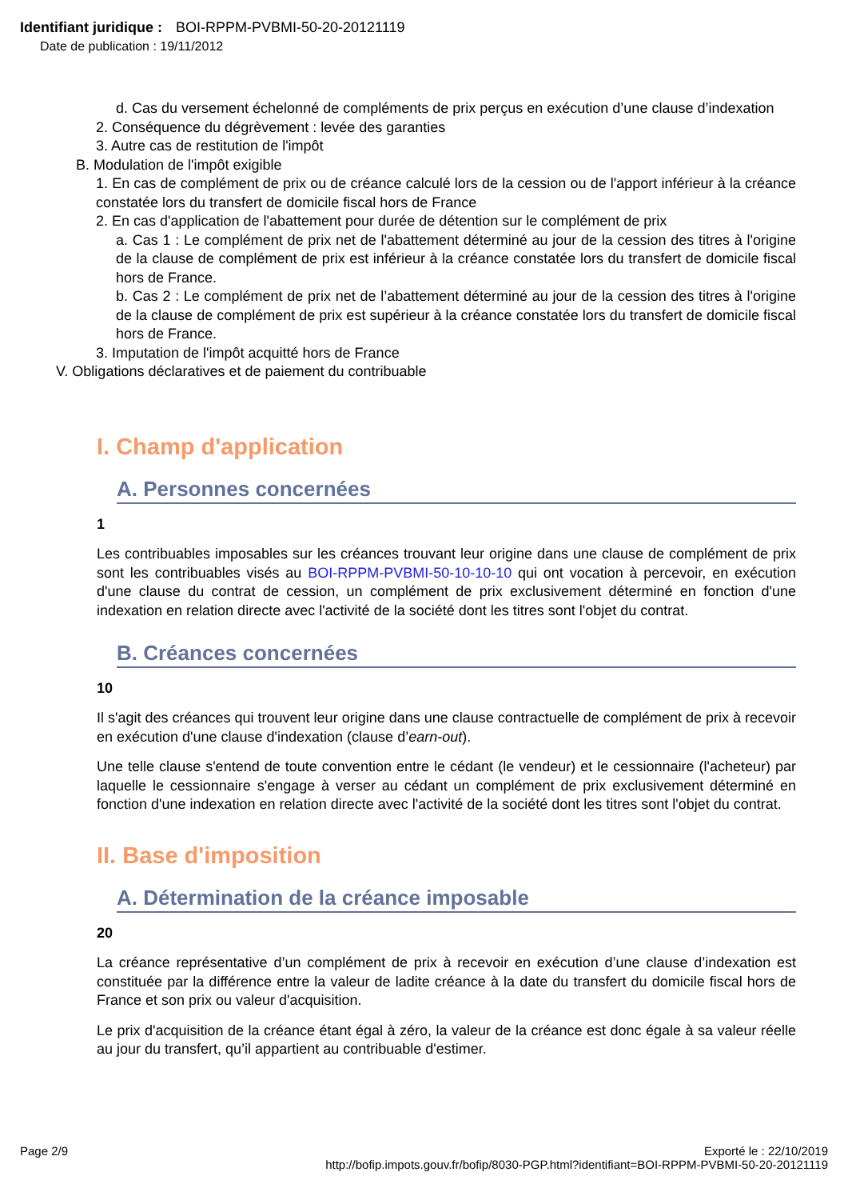Identifiant juridique : BOI-RPPM-PVBMI-50-20-20121119
Date de publication : 19/11/2012
d. Cas du versement échelonné de compléments de prix perçus en exécution d’une clause d’indexation
2. Conséquence du dégrèvement : levée des garanties
3. Autre cas de restitution de l'impôt
B. Modulation de l'impôt exigible
1. En cas de complément de prix ou de créance calculé lors de la cession ou de l'apport inférieur à la créance constatée lors du transfert de domicile fiscal hors de France
2. En cas d'application de l'abattement pour durée de détention sur le complément de prix
a. Cas 1 : Le complément de prix net de l'abattement déterminé au jour de la cession des titres à l'origine de la clause de complément de prix est inférieur à la créance constatée lors du transfert de domicile fiscal hors de France.
b. Cas 2 : Le complément de prix net de l’abattement déterminé au jour de la cession des titres à l'origine de la clause de complément de prix est supérieur à la créance constatée lors du transfert de domicile fiscal hors de France.
3. Imputation de l'impôt acquitté hors de France
V. Obligations déclaratives et de paiement du contribuable
I. Champ d'application
A. Personnes concernées
1
Les contribuables imposables sur les créances trouvant leur origine dans une clause de complément de prix sont les contribuables visés au BOI-RPPM-PVBMI-50-10-10-10 qui ont vocation à percevoir, en exécution d'une clause du contrat de cession, un complément de prix exclusivement déterminé en fonction d'une indexation en relation directe avec l'activité de la société dont les titres sont l'objet du contrat.
B. Créances concernées
10
Il s'agit des créances qui trouvent leur origine dans une clause contractuelle de complément de prix à recevoir en exécution d'une clause d'indexation (clause d’earn-out).
Une telle clause s'entend de toute convention entre le cédant (le vendeur) et le cessionnaire (l'acheteur) par laquelle le cessionnaire s'engage à verser au cédant un complément de prix exclusivement déterminé en fonction d'une indexation en relation directe avec l'activité de la société dont les titres sont l'objet du contrat.
II. Base d'imposition
A. Détermination de la créance imposable
20
La créance représentative d’un complément de prix à recevoir en exécution d’une clause d’indexation est constituée par la différence entre la valeur de ladite créance à la date du transfert du domicile fiscal hors de France et son prix ou valeur d'acquisition.
Le prix d'acquisition de la créance étant égal à zéro, la valeur de la créance est donc égale à sa valeur réelle au jour du transfert, qu’il appartient au contribuable d'estimer.
Exporté le : 22/10/2019
http://bofip.impots.gouv.fr/bofip/8030-PGP.html?identifiant=BOI-RPPM-PVBMI-50-20-20121119
Page 2/9